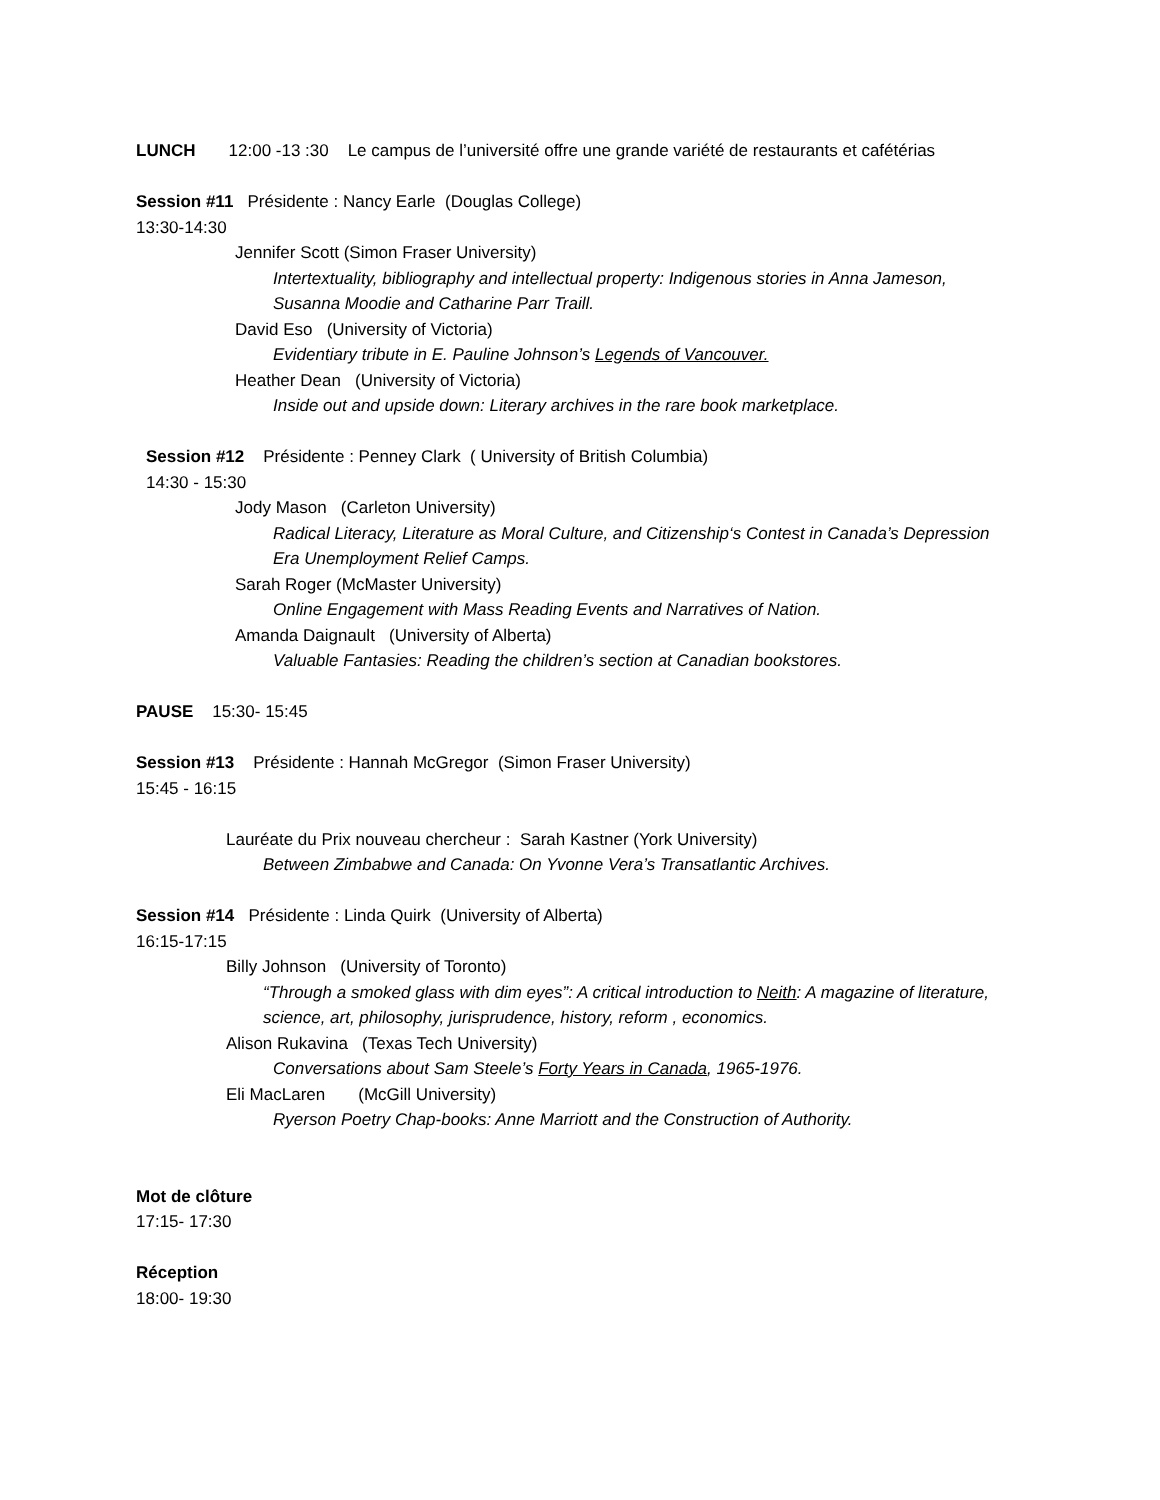LUNCH 12:00 -13 :30 Le campus de l’université offre une grande variété de restaurants et cafétérias
Session #11 Présidente : Nancy Earle (Douglas College)
13:30-14:30
Jennifer Scott (Simon Fraser University)
Intertextuality, bibliography and intellectual property: Indigenous stories in Anna Jameson, Susanna Moodie and Catharine Parr Traill.
David Eso (University of Victoria)
Evidentiary tribute in E. Pauline Johnson’s Legends of Vancouver.
Heather Dean (University of Victoria)
Inside out and upside down: Literary archives in the rare book marketplace.
Session #12 Présidente : Penney Clark ( University of British Columbia)
14:30 - 15:30
Jody Mason (Carleton University)
Radical Literacy, Literature as Moral Culture, and Citizenship‘s Contest in Canada’s Depression Era Unemployment Relief Camps.
Sarah Roger (McMaster University)
Online Engagement with Mass Reading Events and Narratives of Nation.
Amanda Daignault (University of Alberta)
Valuable Fantasies: Reading the children’s section at Canadian bookstores.
PAUSE 15:30- 15:45
Session #13 Présidente : Hannah McGregor (Simon Fraser University)
15:45 - 16:15
Lauréate du Prix nouveau chercheur : Sarah Kastner (York University)
Between Zimbabwe and Canada: On Yvonne Vera’s Transatlantic Archives.
Session #14 Présidente : Linda Quirk (University of Alberta)
16:15-17:15
Billy Johnson (University of Toronto)
“Through a smoked glass with dim eyes”: A critical introduction to Neith: A magazine of literature, science, art, philosophy, jurisprudence, history, reform , economics.
Alison Rukavina (Texas Tech University)
Conversations about Sam Steele’s Forty Years in Canada, 1965-1976.
Eli MacLaren (McGill University)
Ryerson Poetry Chap-books: Anne Marriott and the Construction of Authority.
Mot de clôture
17:15- 17:30
Réception
18:00- 19:30